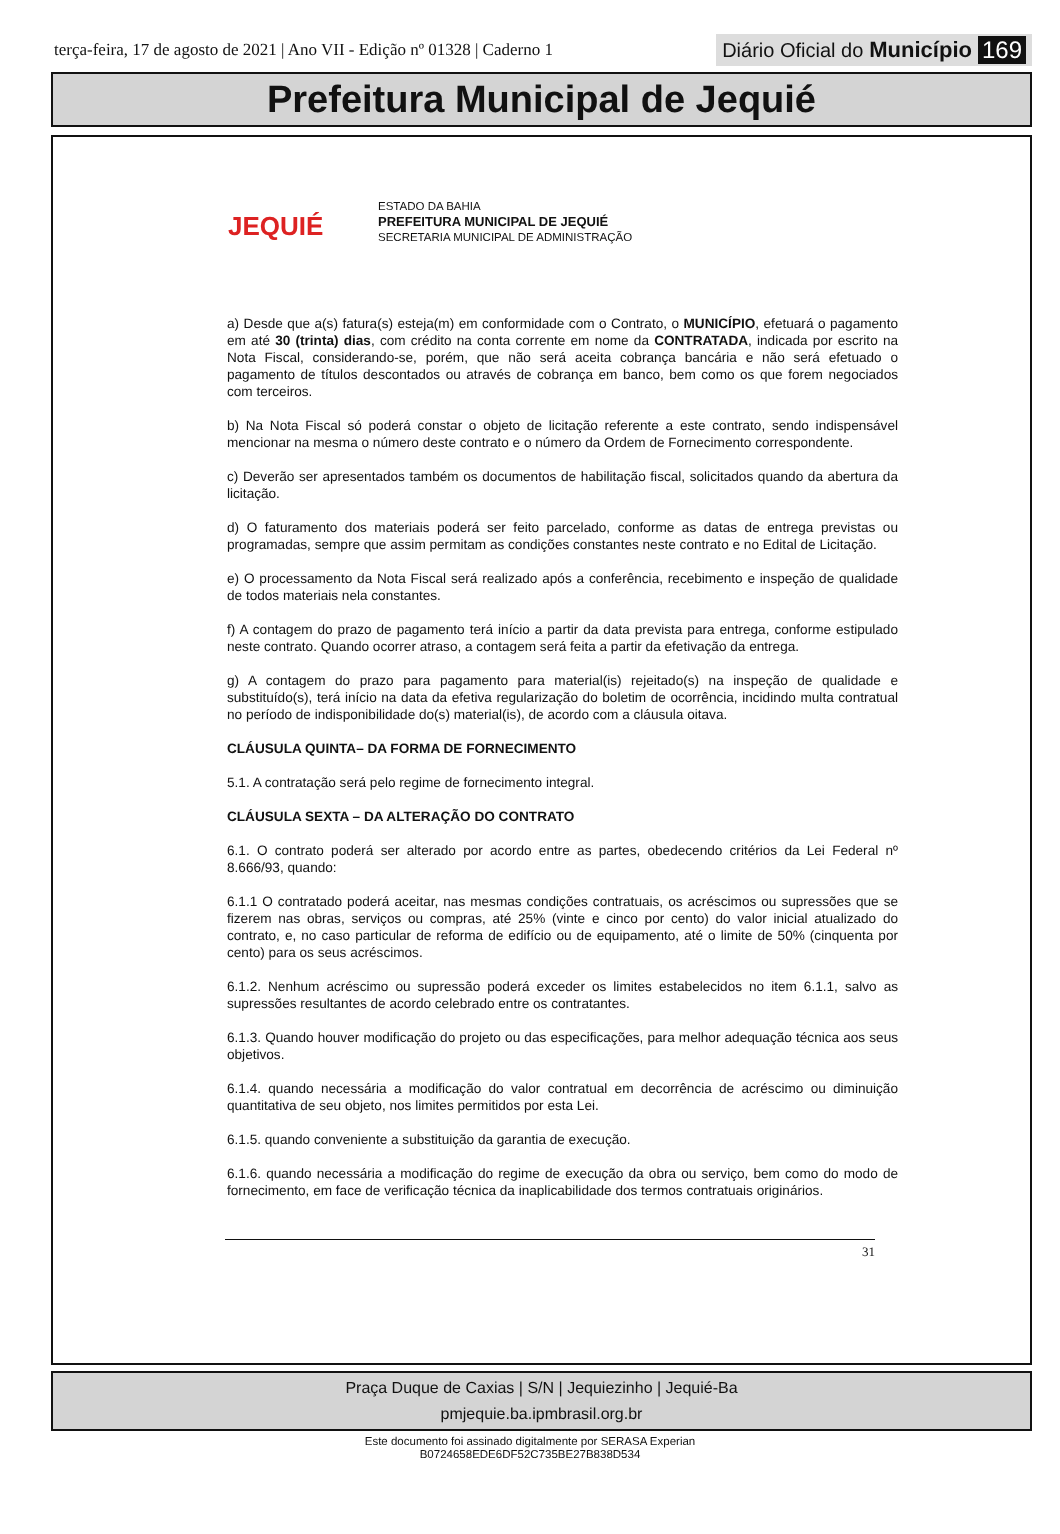terça-feira, 17 de agosto de 2021 | Ano VII - Edição nº 01328 | Caderno 1
Diário Oficial do Município 169
Prefeitura Municipal de Jequié
JEQUIÉ
ESTADO DA BAHIA
PREFEITURA MUNICIPAL DE JEQUIÉ
SECRETARIA MUNICIPAL DE ADMINISTRAÇÃO
a) Desde que a(s) fatura(s) esteja(m) em conformidade com o Contrato, o MUNICÍPIO, efetuará o pagamento em até 30 (trinta) dias, com crédito na conta corrente em nome da CONTRATADA, indicada por escrito na Nota Fiscal, considerando-se, porém, que não será aceita cobrança bancária e não será efetuado o pagamento de títulos descontados ou através de cobrança em banco, bem como os que forem negociados com terceiros.
b) Na Nota Fiscal só poderá constar o objeto de licitação referente a este contrato, sendo indispensável mencionar na mesma o número deste contrato e o número da Ordem de Fornecimento correspondente.
c) Deverão ser apresentados também os documentos de habilitação fiscal, solicitados quando da abertura da licitação.
d) O faturamento dos materiais poderá ser feito parcelado, conforme as datas de entrega previstas ou programadas, sempre que assim permitam as condições constantes neste contrato e no Edital de Licitação.
e) O processamento da Nota Fiscal será realizado após a conferência, recebimento e inspeção de qualidade de todos materiais nela constantes.
f) A contagem do prazo de pagamento terá início a partir da data prevista para entrega, conforme estipulado neste contrato. Quando ocorrer atraso, a contagem será feita a partir da efetivação da entrega.
g) A contagem do prazo para pagamento para material(is) rejeitado(s) na inspeção de qualidade e substituído(s), terá início na data da efetiva regularização do boletim de ocorrência, incidindo multa contratual no período de indisponibilidade do(s) material(is), de acordo com a cláusula oitava.
CLÁUSULA QUINTA– DA FORMA DE FORNECIMENTO
5.1. A contratação será pelo regime de fornecimento integral.
CLÁUSULA SEXTA – DA ALTERAÇÃO DO CONTRATO
6.1. O contrato poderá ser alterado por acordo entre as partes, obedecendo critérios da Lei Federal nº 8.666/93, quando:
6.1.1 O contratado poderá aceitar, nas mesmas condições contratuais, os acréscimos ou supressões que se fizerem nas obras, serviços ou compras, até 25% (vinte e cinco por cento) do valor inicial atualizado do contrato, e, no caso particular de reforma de edifício ou de equipamento, até o limite de 50% (cinquenta por cento) para os seus acréscimos.
6.1.2. Nenhum acréscimo ou supressão poderá exceder os limites estabelecidos no item 6.1.1, salvo as supressões resultantes de acordo celebrado entre os contratantes.
6.1.3. Quando houver modificação do projeto ou das especificações, para melhor adequação técnica aos seus objetivos.
6.1.4. quando necessária a modificação do valor contratual em decorrência de acréscimo ou diminuição quantitativa de seu objeto, nos limites permitidos por esta Lei.
6.1.5. quando conveniente a substituição da garantia de execução.
6.1.6. quando necessária a modificação do regime de execução da obra ou serviço, bem como do modo de fornecimento, em face de verificação técnica da inaplicabilidade dos termos contratuais originários.
31
Praça Duque de Caxias | S/N | Jequiezinho | Jequié-Ba
pmjequie.ba.ipmbrasil.org.br
Este documento foi assinado digitalmente por SERASA Experian
B0724658EDE6DF52C735BE27B838D534